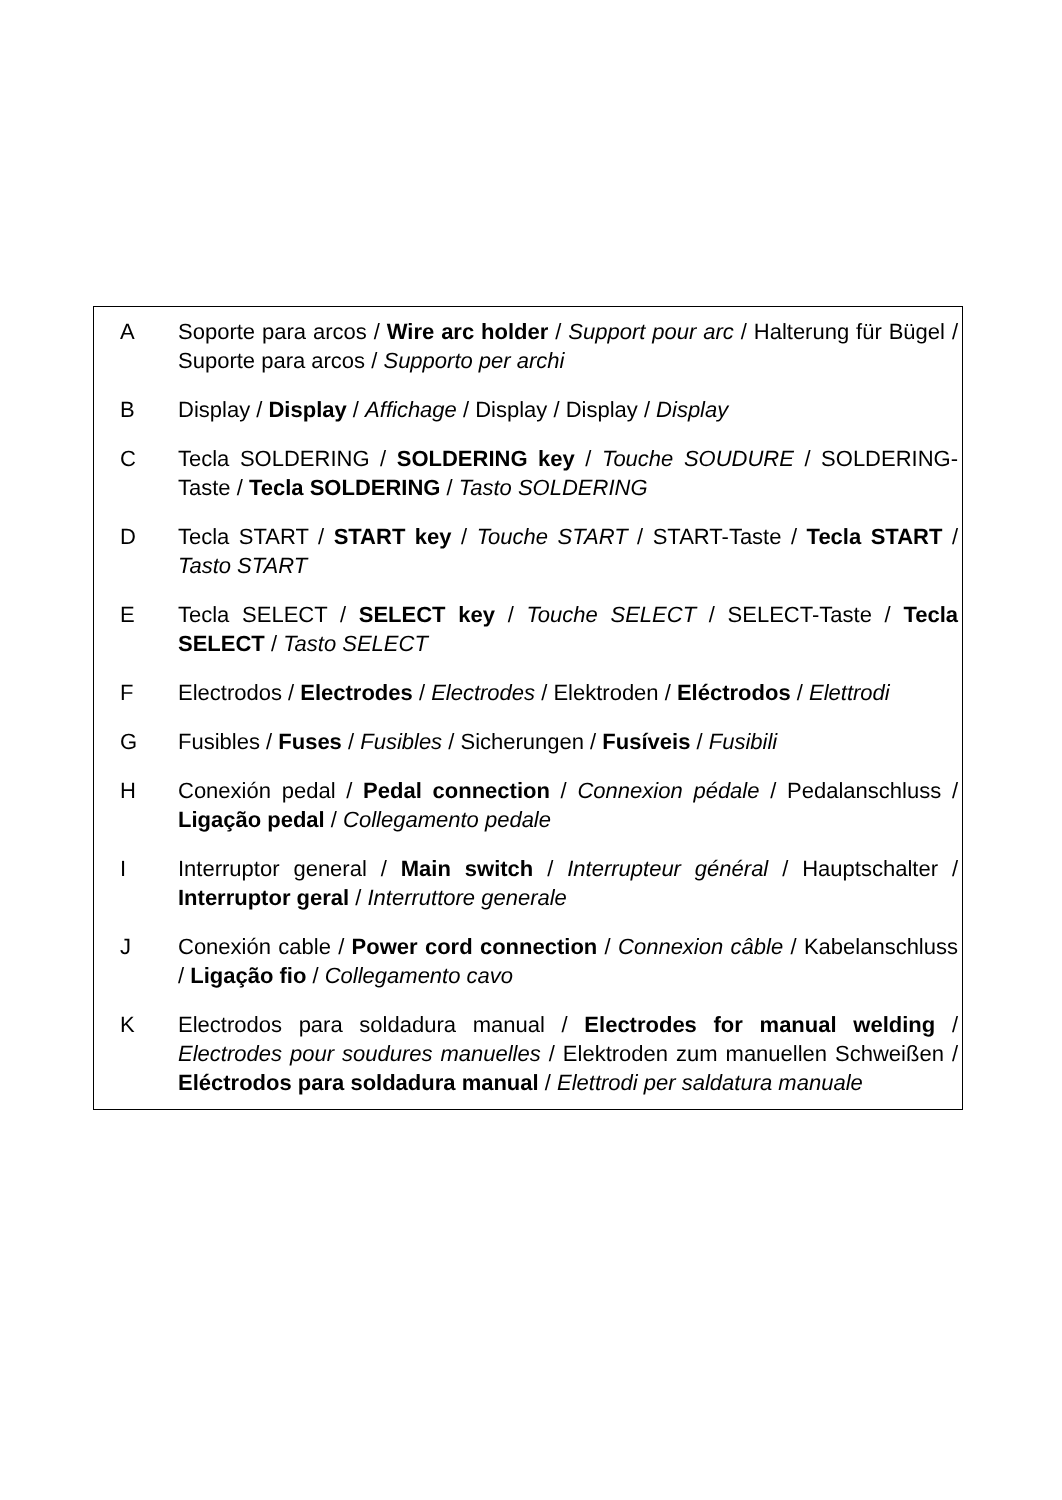A Soporte para arcos / Wire arc holder / Support pour arc / Halterung für Bügel / Suporte para arcos / Supporto per archi
B Display / Display / Affichage / Display / Display / Display
C Tecla SOLDERING / SOLDERING key / Touche SOUDURE / SOLDERING-Taste / Tecla SOLDERING / Tasto SOLDERING
D Tecla START / START key / Touche START / START-Taste / Tecla START / Tasto START
E Tecla SELECT / SELECT key / Touche SELECT / SELECT-Taste / Tecla SELECT / Tasto SELECT
F Electrodos / Electrodes / Electrodes / Elektroden / Eléctrodos / Elettrodi
G Fusibles / Fuses / Fusibles / Sicherungen / Fusíveis / Fusibili
H Conexión pedal / Pedal connection / Connexion pédale / Pedalanschluss / Ligação pedal / Collegamento pedale
I Interruptor general / Main switch / Interrupteur général / Hauptschalter / Interruptor geral / Interruttore generale
J Conexión cable / Power cord connection / Connexion câble / Kabelanschluss / Ligação fio / Collegamento cavo
K Electrodos para soldadura manual / Electrodes for manual welding / Electrodes pour soudures manuelles / Elektroden zum manuellen Schweißen / Eléctrodos para soldadura manual / Elettrodi per saldatura manuale